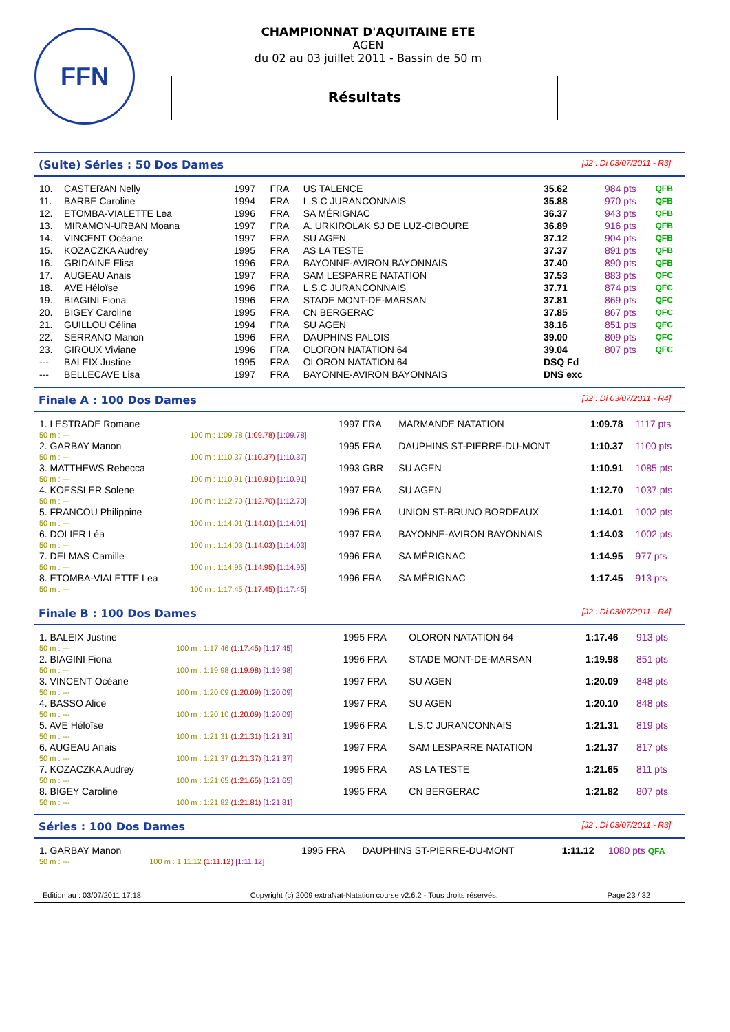FFN
CHAMPIONNAT D'AQUITAINE ETE
AGEN
du 02 au 03 juillet 2011 - Bassin de 50 m
Résultats
(Suite) Séries : 50 Dos Dames [J2 : Di 03/07/2011 - R3]
| 10. | CASTERAN Nelly | 1997 | FRA | US TALENCE | 35.62 | 984 pts | QFB |
| 11. | BARBE Caroline | 1994 | FRA | L.S.C JURANCONNAIS | 35.88 | 970 pts | QFB |
| 12. | ETOMBA-VIALETTE Lea | 1996 | FRA | SA MÉRIGNAC | 36.37 | 943 pts | QFB |
| 13. | MIRAMON-URBAN Moana | 1997 | FRA | A. URKIROLAK SJ DE LUZ-CIBOURE | 36.89 | 916 pts | QFB |
| 14. | VINCENT Océane | 1997 | FRA | SU AGEN | 37.12 | 904 pts | QFB |
| 15. | KOZACZKA Audrey | 1995 | FRA | AS LA TESTE | 37.37 | 891 pts | QFB |
| 16. | GRIDAINE Elisa | 1996 | FRA | BAYONNE-AVIRON BAYONNAIS | 37.40 | 890 pts | QFB |
| 17. | AUGEAU Anais | 1997 | FRA | SAM LESPARRE NATATION | 37.53 | 883 pts | QFC |
| 18. | AVE Héloïse | 1996 | FRA | L.S.C JURANCONNAIS | 37.71 | 874 pts | QFC |
| 19. | BIAGINI Fiona | 1996 | FRA | STADE MONT-DE-MARSAN | 37.81 | 869 pts | QFC |
| 20. | BIGEY Caroline | 1995 | FRA | CN BERGERAC | 37.85 | 867 pts | QFC |
| 21. | GUILLOU Célina | 1994 | FRA | SU AGEN | 38.16 | 851 pts | QFC |
| 22. | SERRANO Manon | 1996 | FRA | DAUPHINS PALOIS | 39.00 | 809 pts | QFC |
| 23. | GIROUX Viviane | 1996 | FRA | OLORON NATATION 64 | 39.04 | 807 pts | QFC |
| --- | BALEIX Justine | 1995 | FRA | OLORON NATATION 64 | DSQ Fd | | |
| --- | BELLECAVE Lisa | 1997 | FRA | BAYONNE-AVIRON BAYONNAIS | DNS exc | | |
Finale A : 100 Dos Dames [J2 : Di 03/07/2011 - R4]
| 1. LESTRADE Romane | | 1997 FRA | MARMANDE NATATION | 1:09.78 | 1117 pts |
| 50 m : --- | 100 m : 1:09.78 (1:09.78) [1:09.78] | | | | |
| 2. GARBAY Manon | | 1995 FRA | DAUPHINS ST-PIERRE-DU-MONT | 1:10.37 | 1100 pts |
| 50 m : --- | 100 m : 1:10.37 (1:10.37) [1:10.37] | | | | |
| 3. MATTHEWS Rebecca | | 1993 GBR | SU AGEN | 1:10.91 | 1085 pts |
| 50 m : --- | 100 m : 1:10.91 (1:10.91) [1:10.91] | | | | |
| 4. KOESSLER Solene | | 1997 FRA | SU AGEN | 1:12.70 | 1037 pts |
| 50 m : --- | 100 m : 1:12.70 (1:12.70) [1:12.70] | | | | |
| 5. FRANCOU Philippine | | 1996 FRA | UNION ST-BRUNO BORDEAUX | 1:14.01 | 1002 pts |
| 50 m : --- | 100 m : 1:14.01 (1:14.01) [1:14.01] | | | | |
| 6. DOLIER Léa | | 1997 FRA | BAYONNE-AVIRON BAYONNAIS | 1:14.03 | 1002 pts |
| 50 m : --- | 100 m : 1:14.03 (1:14.03) [1:14.03] | | | | |
| 7. DELMAS Camille | | 1996 FRA | SA MÉRIGNAC | 1:14.95 | 977 pts |
| 50 m : --- | 100 m : 1:14.95 (1:14.95) [1:14.95] | | | | |
| 8. ETOMBA-VIALETTE Lea | | 1996 FRA | SA MÉRIGNAC | 1:17.45 | 913 pts |
| 50 m : --- | 100 m : 1:17.45 (1:17.45) [1:17.45] | | | | |
Finale B : 100 Dos Dames [J2 : Di 03/07/2011 - R4]
| 1. BALEIX Justine | | 1995 FRA | OLORON NATATION 64 | 1:17.46 | 913 pts |
| 50 m : --- | 100 m : 1:17.46 (1:17.45) [1:17.45] | | | | |
| 2. BIAGINI Fiona | | 1996 FRA | STADE MONT-DE-MARSAN | 1:19.98 | 851 pts |
| 50 m : --- | 100 m : 1:19.98 (1:19.98) [1:19.98] | | | | |
| 3. VINCENT Océane | | 1997 FRA | SU AGEN | 1:20.09 | 848 pts |
| 50 m : --- | 100 m : 1:20.09 (1:20.09) [1:20.09] | | | | |
| 4. BASSO Alice | | 1997 FRA | SU AGEN | 1:20.10 | 848 pts |
| 50 m : --- | 100 m : 1:20.10 (1:20.09) [1:20.09] | | | | |
| 5. AVE Héloïse | | 1996 FRA | L.S.C JURANCONNAIS | 1:21.31 | 819 pts |
| 50 m : --- | 100 m : 1:21.31 (1:21.31) [1:21.31] | | | | |
| 6. AUGEAU Anais | | 1997 FRA | SAM LESPARRE NATATION | 1:21.37 | 817 pts |
| 50 m : --- | 100 m : 1:21.37 (1:21.37) [1:21.37] | | | | |
| 7. KOZACZKA Audrey | | 1995 FRA | AS LA TESTE | 1:21.65 | 811 pts |
| 50 m : --- | 100 m : 1:21.65 (1:21.65) [1:21.65] | | | | |
| 8. BIGEY Caroline | | 1995 FRA | CN BERGERAC | 1:21.82 | 807 pts |
| 50 m : --- | 100 m : 1:21.82 (1:21.81) [1:21.81] | | | | |
Séries : 100 Dos Dames [J2 : Di 03/07/2011 - R3]
| 1. GARBAY Manon | | 1995 FRA | DAUPHINS ST-PIERRE-DU-MONT | 1:11.12 | 1080 pts QFA |
| 50 m : --- | 100 m : 1:11.12 (1:11.12) [1:11.12] | | | | |
Edition au : 03/07/2011 17:18 Copyright (c) 2009 extraNat-Natation course v2.6.2 - Tous droits réservés. Page 23 / 32